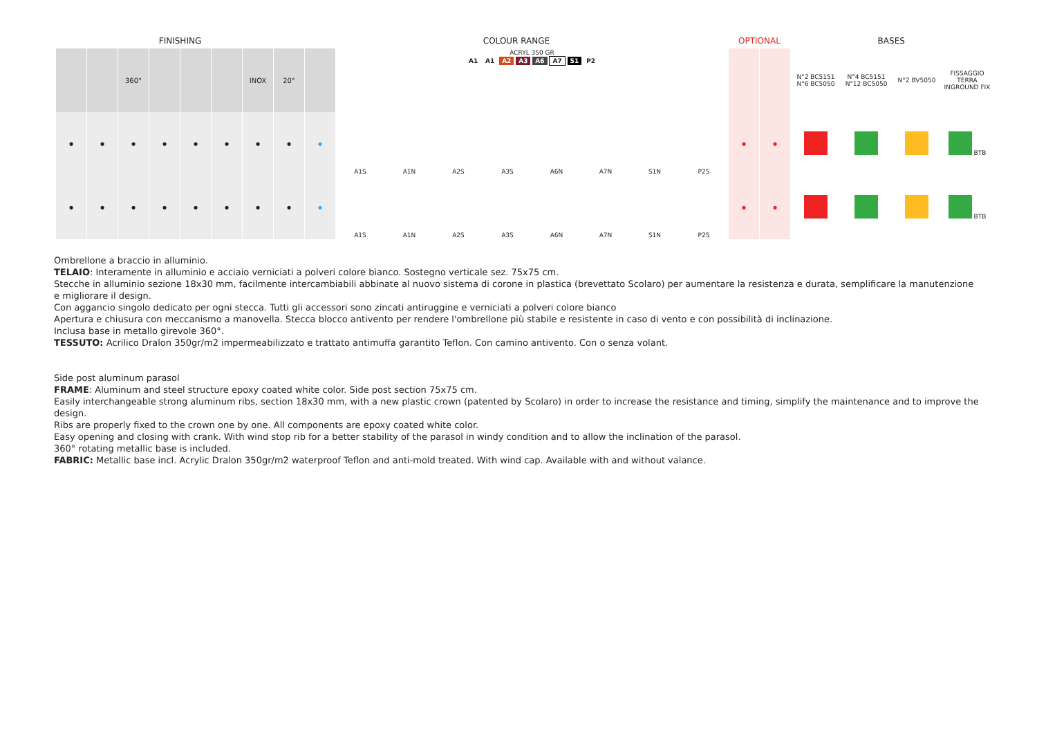| FINISHING | | | | | | | | COLOUR RANGE | | | | | | | | | OPTIONAL | | BASES | | | |
| --- | --- | --- | --- | --- | --- | --- | --- | --- | --- | --- | --- | --- | --- | --- | --- | --- | --- | --- | --- | --- | --- | --- |
| | | 360° | | | | INOX | 20° | | ACRYL 350 GR A1 A1 A2 A3 A6 A7 S1 P2 | | | | | | | | | | N°2 BC5151 N°6 BC5050 | N°4 BC5151 N°12 BC5050 | N°2 BV5050 | FISSAGGIO TERRA INGROUND FIX |
| • | • | • | • | • | • | • | • | • | A1S | A1N | A2S | A3S | A6N | A7N | S1N | P2S | • | • | | | | BTB |
| • | • | • | • | • | • | • | • | • | A1S | A1N | A2S | A3S | A6N | A7N | S1N | P2S | • | • | | | | BTB |
Ombrellone a braccio in alluminio.
TELAIO: Interamente in alluminio e acciaio verniciati a polveri colore bianco. Sostegno verticale sez. 75x75 cm.
Stecche in alluminio sezione 18x30 mm, facilmente intercambiabili abbinate al nuovo sistema di corone in plastica (brevettato Scolaro) per aumentare la resistenza e durata, semplificare la manutenzione e migliorare il design.
Con aggancio singolo dedicato per ogni stecca. Tutti gli accessori sono zincati antiruggine e verniciati a polveri colore bianco
Apertura e chiusura con meccanismo a manovella. Stecca blocco antivento per rendere l'ombrellone più stabile e resistente in caso di vento e con possibilità di inclinazione.
Inclusa base in metallo girevole 360°.
TESSUTO: Acrilico Dralon 350gr/m2 impermeabilizzato e trattato antimuffa garantito Teflon. Con camino antivento. Con o senza volant.
Side post aluminum parasol
FRAME: Aluminum and steel structure epoxy coated white color. Side post section 75x75 cm.
Easily interchangeable strong aluminum ribs, section 18x30 mm, with a new plastic crown (patented by Scolaro) in order to increase the resistance and timing, simplify the maintenance and to improve the design.
Ribs are properly fixed to the crown one by one. All components are epoxy coated white color.
Easy opening and closing with crank. With wind stop rib for a better stability of the parasol in windy condition and to allow the inclination of the parasol.
360° rotating metallic base is included.
FABRIC: Metallic base incl. Acrylic Dralon 350gr/m2 waterproof Teflon and anti-mold treated. With wind cap. Available with and without valance.